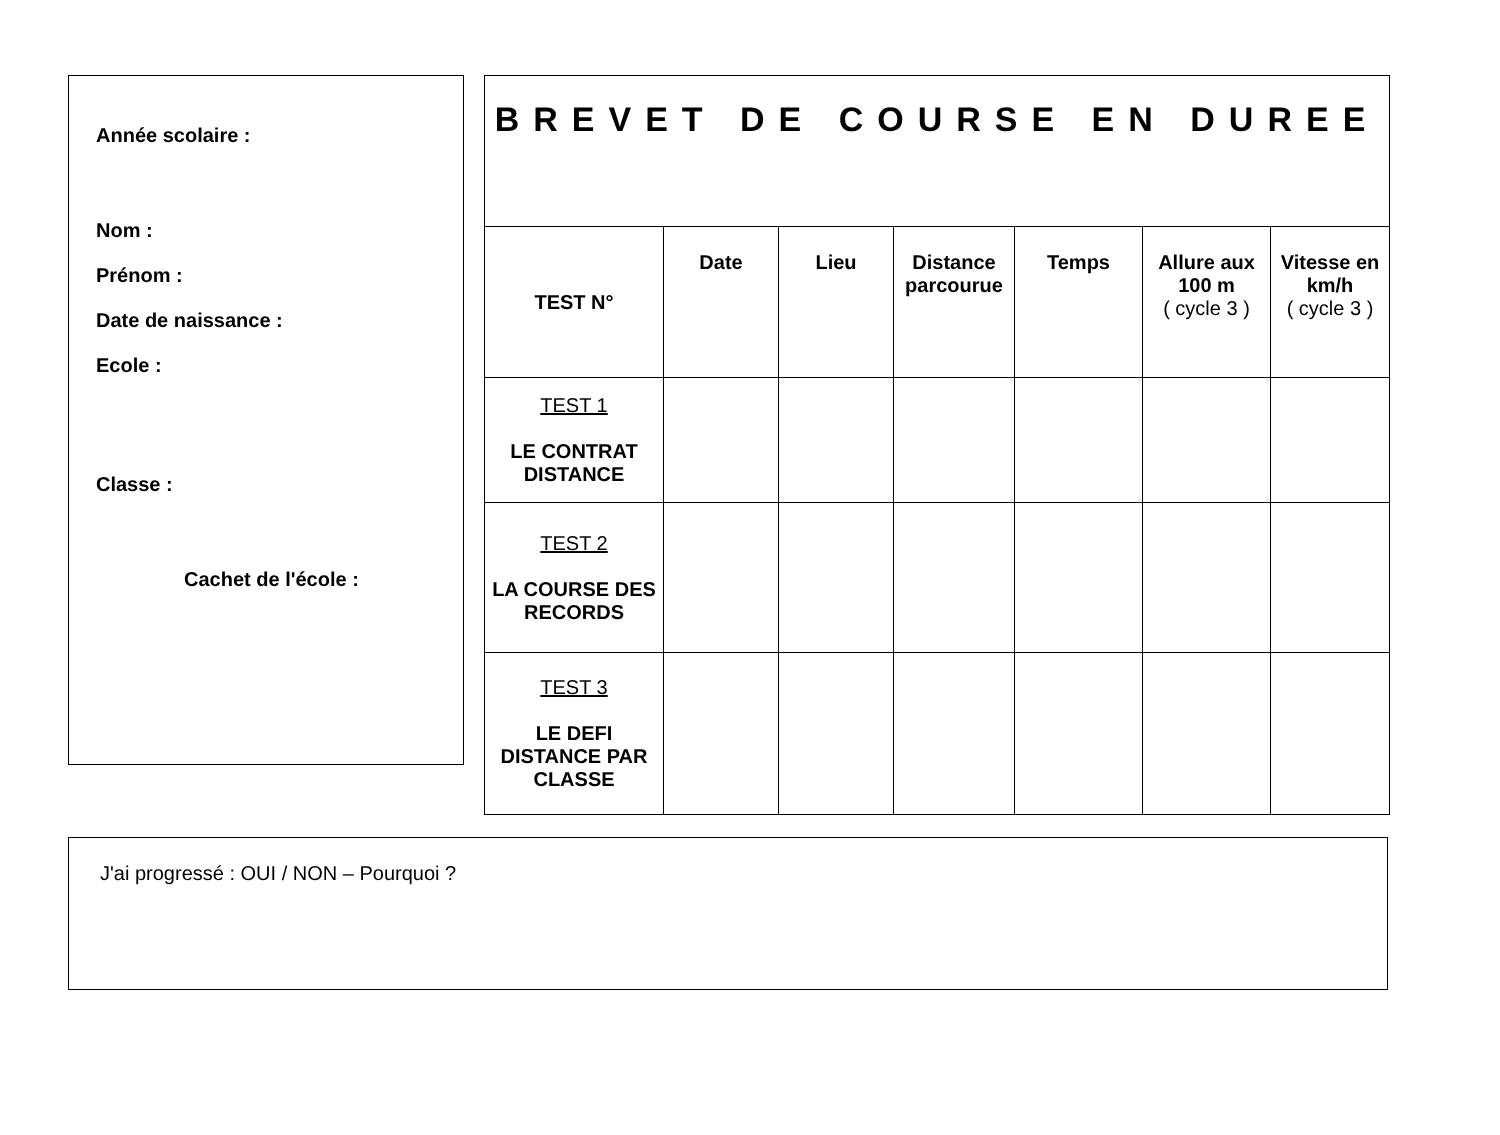Année scolaire :
Nom :
Prénom :
Date de naissance :
Ecole :
Classe :
Cachet de l'école :
| BREVET DE COURSE EN DUREE | | | | | | |
| TEST N° | Date | Lieu | Distance parcourue | Temps | Allure aux 100 m ( cycle 3 ) | Vitesse en km/h ( cycle 3 ) |
| TEST 1 LE CONTRAT DISTANCE | | | | | | |
| TEST 2 LA COURSE DES RECORDS | | | | | | |
| TEST 3 LE DEFI DISTANCE PAR CLASSE | | | | | | |
J'ai progressé : OUI / NON – Pourquoi ?